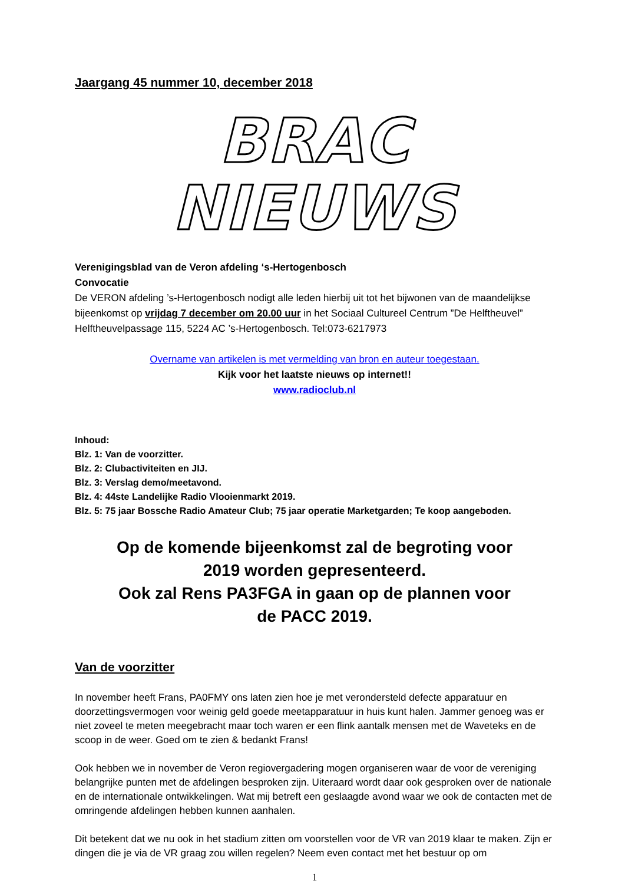Jaargang 45 nummer 10, december 2018
BRAC NIEUWS
Verenigingsblad van de Veron afdeling ‘s-Hertogenbosch
Convocatie
De VERON afdeling ’s-Hertogenbosch nodigt alle leden hierbij uit tot het bijwonen van de maandelijkse bijeenkomst op vrijdag 7 december om 20.00 uur in het Sociaal Cultureel Centrum ”De Helftheuvel” Helftheuvelpassage 115, 5224 AC ’s-Hertogenbosch. Tel:073-6217973
Overname van artikelen is met vermelding van bron en auteur toegestaan.
Kijk voor het laatste nieuws op internet!!
www.radioclub.nl
Inhoud:
Blz. 1: Van de voorzitter.
Blz. 2: Clubactiviteiten en JIJ.
Blz. 3: Verslag demo/meetavond.
Blz. 4: 44ste Landelijke Radio Vlooienmarkt 2019.
Blz. 5: 75 jaar Bossche Radio Amateur Club; 75 jaar operatie Marketgarden; Te koop aangeboden.
Op de komende bijeenkomst zal de begroting voor
2019 worden gepresenteerd.
Ook zal Rens PA3FGA in gaan op de plannen voor
de PACC 2019.
Van de voorzitter
In november heeft Frans, PA0FMY ons laten zien hoe je met verondersteld defecte apparatuur en doorzettingsvermogen voor weinig geld goede meetapparatuur in huis kunt halen. Jammer genoeg was er niet zoveel te meten meegebracht maar toch waren er een flink aantalk mensen met de Waveteks en de scoop in de weer. Goed om te zien & bedankt Frans!
Ook hebben we in november de Veron regiovergadering mogen organiseren waar de voor de vereniging belangrijke punten met de afdelingen besproken zijn. Uiteraard wordt daar ook gesproken over de nationale en de internationale ontwikkelingen. Wat mij betreft een geslaagde avond waar we ook de contacten met de omringende afdelingen hebben kunnen aanhalen.
Dit betekent dat we nu ook in het stadium zitten om voorstellen voor de VR van 2019 klaar te maken. Zijn er dingen die je via de VR graag zou willen regelen? Neem even contact met het bestuur op om
1